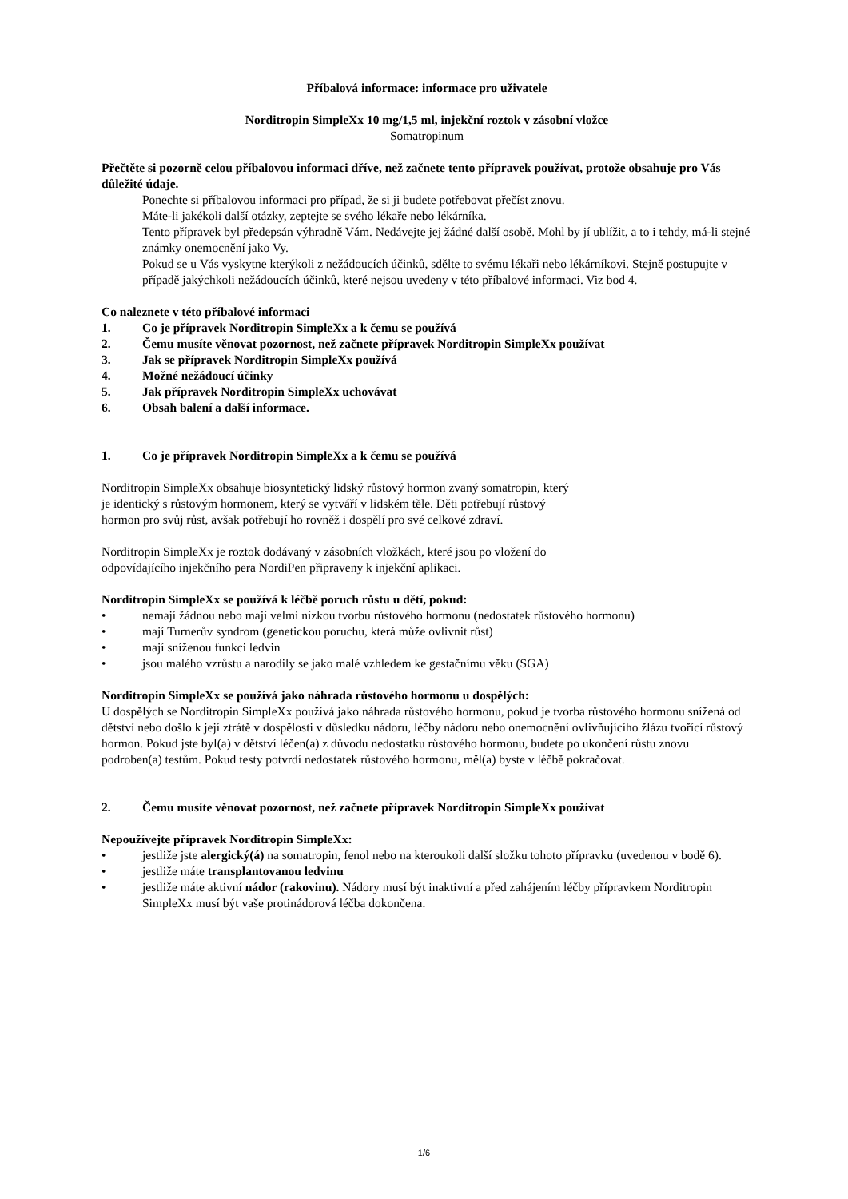Příbalová informace: informace pro uživatele
Norditropin SimpleXx 10 mg/1,5 ml, injekční roztok v zásobní vložce
Somatropinum
Přečtěte si pozorně celou příbalovou informaci dříve, než začnete tento přípravek používat, protože obsahuje pro Vás důležité údaje.
– Ponechte si příbalovou informaci pro případ, že si ji budete potřebovat přečíst znovu.
– Máte-li jakékoli další otázky, zeptejte se svého lékaře nebo lékárníka.
– Tento přípravek byl předepsán výhradně Vám. Nedávejte jej žádné další osobě. Mohl by jí ublížit, a to i tehdy, má-li stejné známky onemocnění jako Vy.
– Pokud se u Vás vyskytne kterýkoli z nežádoucích účinků, sdělte to svému lékaři nebo lékárníkovi. Stejně postupujte v případě jakýchkoli nežádoucích účinků, které nejsou uvedeny v této příbalové informaci. Viz bod 4.
Co naleznete v této příbalové informaci
1. Co je přípravek Norditropin SimpleXx a k čemu se používá
2. Čemu musíte věnovat pozornost, než začnete přípravek Norditropin SimpleXx používat
3. Jak se přípravek Norditropin SimpleXx používá
4. Možné nežádoucí účinky
5. Jak přípravek Norditropin SimpleXx uchovávat
6. Obsah balení a další informace.
1. Co je přípravek Norditropin SimpleXx a k čemu se používá
Norditropin SimpleXx obsahuje biosyntetický lidský růstový hormon zvaný somatropin, který
je identický s růstovým hormonem, který se vytváří v lidském těle. Děti potřebují růstový
hormon pro svůj růst, avšak potřebují ho rovněž i dospělí pro své celkové zdraví.
Norditropin SimpleXx je roztok dodávaný v zásobních vložkách, které jsou po vložení do
odpovídajícího injekčního pera NordiPen připraveny k injekční aplikaci.
Norditropin SimpleXx se používá k léčbě poruch růstu u dětí, pokud:
• nemají žádnou nebo mají velmi nízkou tvorbu růstového hormonu (nedostatek růstového hormonu)
• mají Turnerův syndrom (genetickou poruchu, která může ovlivnit růst)
• mají sníženou funkci ledvin
• jsou malého vzrůstu a narodily se jako malé vzhledem ke gestačnímu věku (SGA)
Norditropin SimpleXx se používá jako náhrada růstového hormonu u dospělých:
U dospělých se Norditropin SimpleXx používá jako náhrada růstového hormonu, pokud je tvorba růstového hormonu snížená od dětství nebo došlo k její ztrátě v dospělosti v důsledku nádoru, léčby nádoru nebo onemocnění ovlivňujícího žlázu tvořící růstový hormon. Pokud jste byl(a) v dětství léčen(a) z důvodu nedostatku růstového hormonu, budete po ukončení růstu znovu podroben(a) testům. Pokud testy potvrdí nedostatek růstového hormonu, měl(a) byste v léčbě pokračovat.
2. Čemu musíte věnovat pozornost, než začnete přípravek Norditropin SimpleXx používat
Nepoužívejte přípravek Norditropin SimpleXx:
• jestliže jste alergický(á) na somatropin, fenol nebo na kteroukoli další složku tohoto přípravku (uvedenou v bodě 6).
• jestliže máte transplantovanou ledvinu
• jestliže máte aktivní nádor (rakovinu). Nádory musí být inaktivní a před zahájením léčby přípravkem Norditropin SimpleXx musí být vaše protinádorová léčba dokončena.
1/6